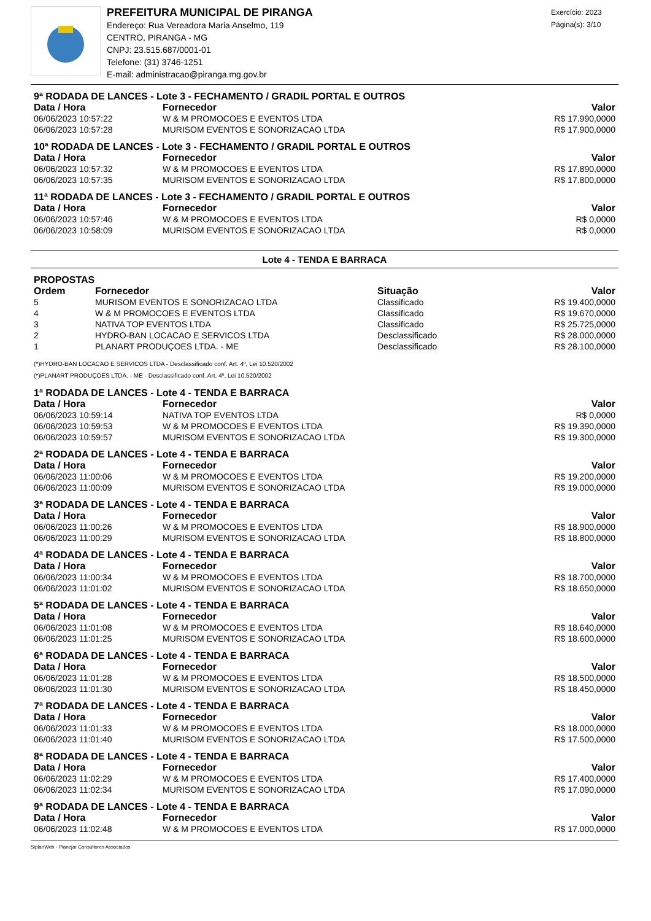PREFEITURA MUNICIPAL DE PIRANGA
Endereço: Rua Vereadora Maria Anselmo, 119
CENTRO, PIRANGA - MG
CNPJ: 23.515.687/0001-01
Telefone: (31) 3746-1251
E-mail: administracao@piranga.mg.gov.br
Exercício: 2023
Página(s): 3/10
| 9ª RODADA DE LANCES - Lote 3 - FECHAMENTO / GRADIL PORTAL E OUTROS | | |
| Data / Hora | Fornecedor | Valor |
| 06/06/2023 10:57:22 | W & M PROMOCOES E EVENTOS LTDA | R$ 17.990,0000 |
| 06/06/2023 10:57:28 | MURISOM EVENTOS E SONORIZACAO LTDA | R$ 17.900,0000 |
| 10ª RODADA DE LANCES - Lote 3 - FECHAMENTO / GRADIL PORTAL E OUTROS | | |
| Data / Hora | Fornecedor | Valor |
| 06/06/2023 10:57:32 | W & M PROMOCOES E EVENTOS LTDA | R$ 17.890,0000 |
| 06/06/2023 10:57:35 | MURISOM EVENTOS E SONORIZACAO LTDA | R$ 17.800,0000 |
| 11ª RODADA DE LANCES - Lote 3 - FECHAMENTO / GRADIL PORTAL E OUTROS | | |
| Data / Hora | Fornecedor | Valor |
| 06/06/2023 10:57:46 | W & M PROMOCOES E EVENTOS LTDA | R$ 0,0000 |
| 06/06/2023 10:58:09 | MURISOM EVENTOS E SONORIZACAO LTDA | R$ 0,0000 |
Lote 4 - TENDA E BARRACA
| PROPOSTAS | | | |
| Ordem | Fornecedor | Situação | Valor |
| 5 | MURISOM EVENTOS E SONORIZACAO LTDA | Classificado | R$ 19.400,0000 |
| 4 | W & M PROMOCOES E EVENTOS LTDA | Classificado | R$ 19.670,0000 |
| 3 | NATIVA TOP EVENTOS LTDA | Classificado | R$ 25.725,0000 |
| 2 | HYDRO-BAN LOCACAO E SERVICOS LTDA | Desclassificado | R$ 28.000,0000 |
| 1 | PLANART PRODUÇOES LTDA. - ME | Desclassificado | R$ 28.100,0000 |
(*)HYDRO-BAN LOCACAO E SERVICOS LTDA - Desclassificado conf. Art. 4º, Lei 10.520/2002
(*)PLANART PRODUÇOES LTDA. - ME - Desclassificado conf. Art. 4º, Lei 10.520/2002
| 1ª RODADA DE LANCES - Lote 4 - TENDA E BARRACA | | |
| Data / Hora | Fornecedor | Valor |
| 06/06/2023 10:59:14 | NATIVA TOP EVENTOS LTDA | R$ 0,0000 |
| 06/06/2023 10:59:53 | W & M PROMOCOES E EVENTOS LTDA | R$ 19.390,0000 |
| 06/06/2023 10:59:57 | MURISOM EVENTOS E SONORIZACAO LTDA | R$ 19.300,0000 |
| 2ª RODADA DE LANCES - Lote 4 - TENDA E BARRACA | | |
| Data / Hora | Fornecedor | Valor |
| 06/06/2023 11:00:06 | W & M PROMOCOES E EVENTOS LTDA | R$ 19.200,0000 |
| 06/06/2023 11:00:09 | MURISOM EVENTOS E SONORIZACAO LTDA | R$ 19.000,0000 |
| 3ª RODADA DE LANCES - Lote 4 - TENDA E BARRACA | | |
| Data / Hora | Fornecedor | Valor |
| 06/06/2023 11:00:26 | W & M PROMOCOES E EVENTOS LTDA | R$ 18.900,0000 |
| 06/06/2023 11:00:29 | MURISOM EVENTOS E SONORIZACAO LTDA | R$ 18.800,0000 |
| 4ª RODADA DE LANCES - Lote 4 - TENDA E BARRACA | | |
| Data / Hora | Fornecedor | Valor |
| 06/06/2023 11:00:34 | W & M PROMOCOES E EVENTOS LTDA | R$ 18.700,0000 |
| 06/06/2023 11:01:02 | MURISOM EVENTOS E SONORIZACAO LTDA | R$ 18.650,0000 |
| 5ª RODADA DE LANCES - Lote 4 - TENDA E BARRACA | | |
| Data / Hora | Fornecedor | Valor |
| 06/06/2023 11:01:08 | W & M PROMOCOES E EVENTOS LTDA | R$ 18.640,0000 |
| 06/06/2023 11:01:25 | MURISOM EVENTOS E SONORIZACAO LTDA | R$ 18.600,0000 |
| 6ª RODADA DE LANCES - Lote 4 - TENDA E BARRACA | | |
| Data / Hora | Fornecedor | Valor |
| 06/06/2023 11:01:28 | W & M PROMOCOES E EVENTOS LTDA | R$ 18.500,0000 |
| 06/06/2023 11:01:30 | MURISOM EVENTOS E SONORIZACAO LTDA | R$ 18.450,0000 |
| 7ª RODADA DE LANCES - Lote 4 - TENDA E BARRACA | | |
| Data / Hora | Fornecedor | Valor |
| 06/06/2023 11:01:33 | W & M PROMOCOES E EVENTOS LTDA | R$ 18.000,0000 |
| 06/06/2023 11:01:40 | MURISOM EVENTOS E SONORIZACAO LTDA | R$ 17.500,0000 |
| 8ª RODADA DE LANCES - Lote 4 - TENDA E BARRACA | | |
| Data / Hora | Fornecedor | Valor |
| 06/06/2023 11:02:29 | W & M PROMOCOES E EVENTOS LTDA | R$ 17.400,0000 |
| 06/06/2023 11:02:34 | MURISOM EVENTOS E SONORIZACAO LTDA | R$ 17.090,0000 |
| 9ª RODADA DE LANCES - Lote 4 - TENDA E BARRACA | | |
| Data / Hora | Fornecedor | Valor |
| 06/06/2023 11:02:48 | W & M PROMOCOES E EVENTOS LTDA | R$ 17.000,0000 |
SiplanWeb - Planejar Consultores Associados